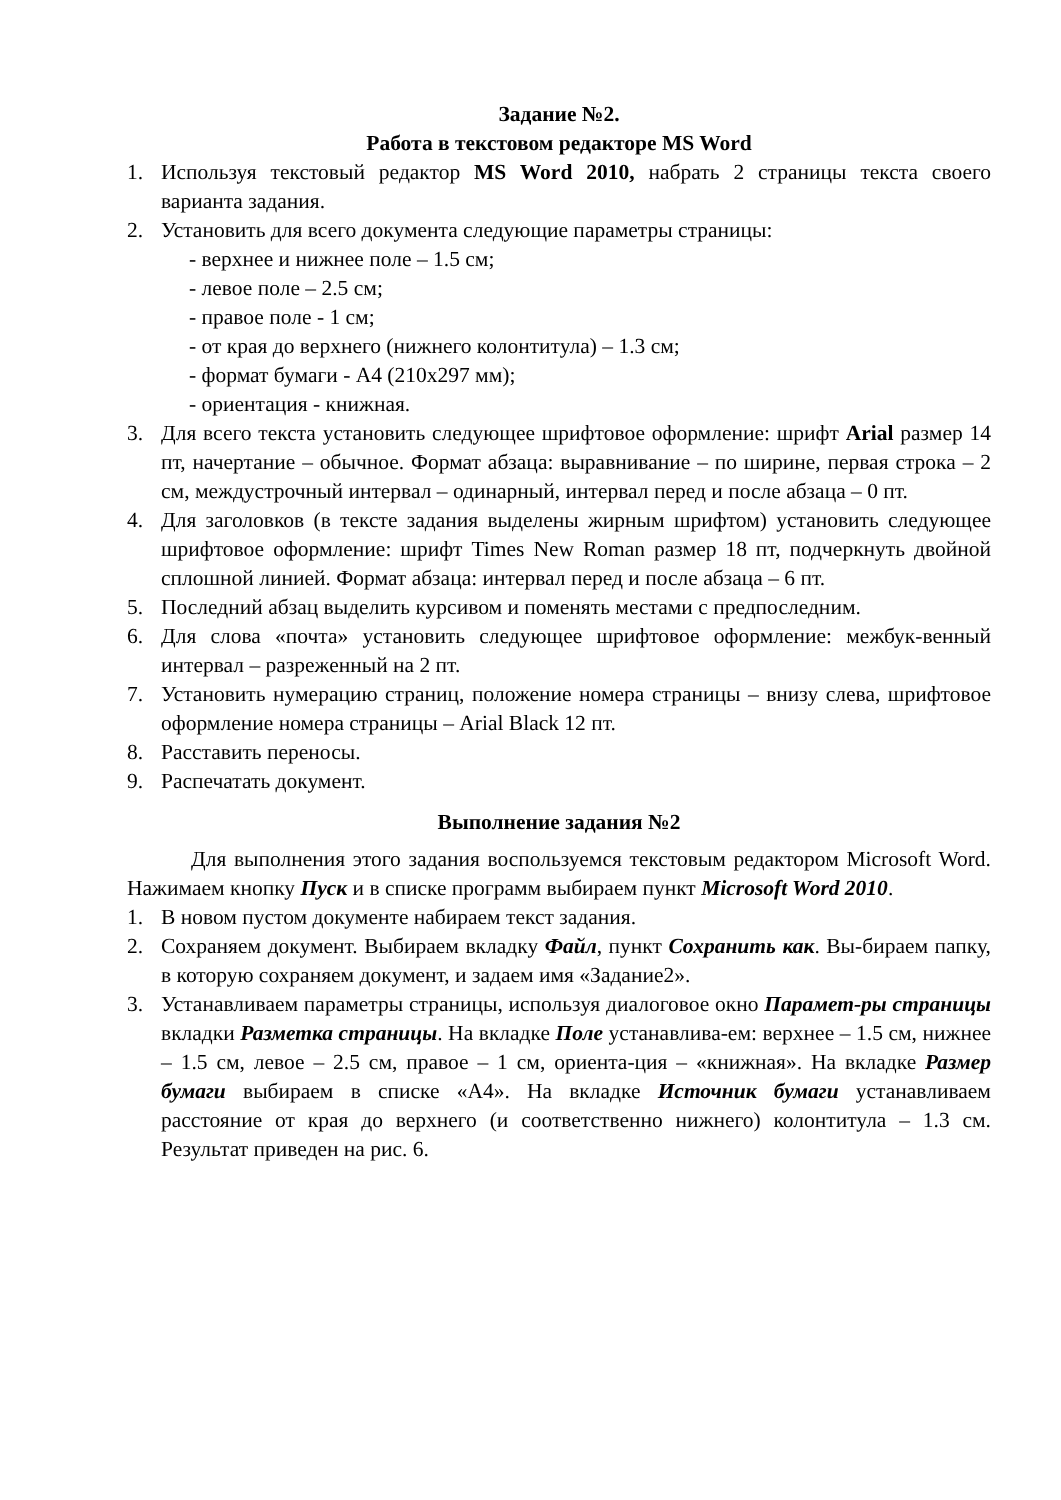Задание №2.
Работа в текстовом редакторе MS Word
1. Используя текстовый редактор MS Word 2010, набрать 2 страницы текста своего варианта задания.
2. Установить для всего документа следующие параметры страницы:
- верхнее и нижнее поле – 1.5 см;
- левое поле – 2.5 см;
- правое поле - 1 см;
- от края до верхнего (нижнего колонтитула) – 1.3 см;
- формат бумаги - А4 (210x297 мм);
- ориентация - книжная.
3. Для всего текста установить следующее шрифтовое оформление: шрифт Arial размер 14 пт, начертание – обычное. Формат абзаца: выравнивание – по ширине, первая строка – 2 см, междустрочный интервал – одинарный, интервал перед и после абзаца – 0 пт.
4. Для заголовков (в тексте задания выделены жирным шрифтом) установить следующее шрифтовое оформление: шрифт Times New Roman размер 18 пт, подчеркнуть двойной сплошной линией. Формат абзаца: интервал перед и после абзаца – 6 пт.
5. Последний абзац выделить курсивом и поменять местами с предпоследним.
6. Для слова «почта» установить следующее шрифтовое оформление: межбук-венный интервал – разреженный на 2 пт.
7. Установить нумерацию страниц, положение номера страницы – внизу слева, шрифтовое оформление номера страницы – Arial Black 12 пт.
8. Расставить переносы.
9. Распечатать документ.
Выполнение задания №2
Для выполнения этого задания воспользуемся текстовым редактором Microsoft Word. Нажимаем кнопку Пуск и в списке программ выбираем пункт Microsoft Word 2010.
1. В новом пустом документе набираем текст задания.
2. Сохраняем документ. Выбираем вкладку Файл, пункт Сохранить как. Вы-бираем папку, в которую сохраняем документ, и задаем имя «Задание2».
3. Устанавливаем параметры страницы, используя диалоговое окно Парамет-ры страницы вкладки Разметка страницы. На вкладке Поле устанавлива-ем: верхнее – 1.5 см, нижнее – 1.5 см, левое – 2.5 см, правое – 1 см, ориента-ция – «книжная». На вкладке Размер бумаги выбираем в списке «А4». На вкладке Источник бумаги устанавливаем расстояние от края до верхнего (и соответственно нижнего) колонтитула – 1.3 см. Результат приведен на рис. 6.